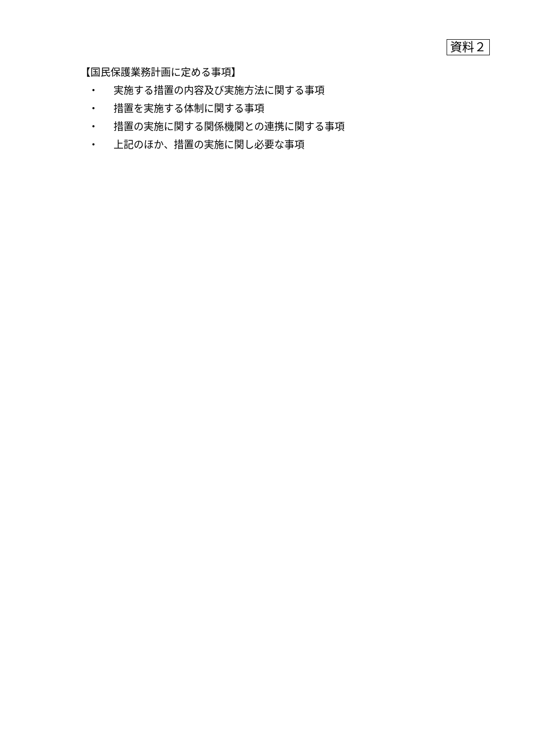資料２
【国民保護業務計画に定める事項】
・ 実施する措置の内容及び実施方法に関する事項
・ 措置を実施する体制に関する事項
・ 措置の実施に関する関係機関との連携に関する事項
・ 上記のほか、措置の実施に関し必要な事項